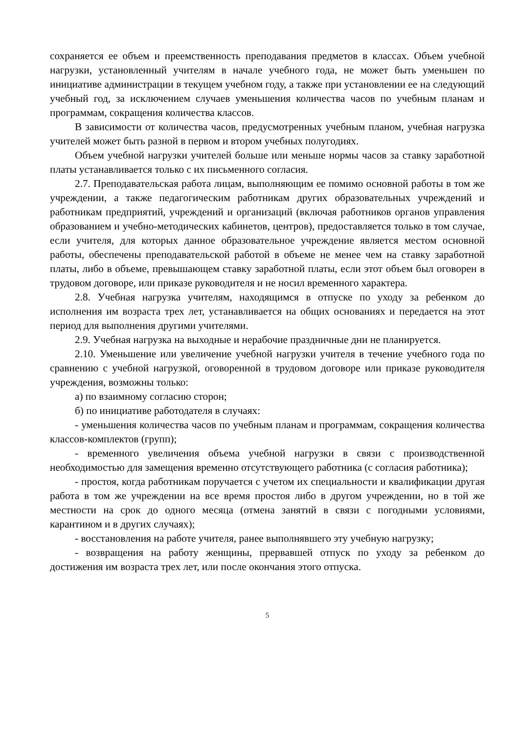сохраняется ее объем и преемственность преподавания предметов в классах. Объем учебной нагрузки, установленный учителям в начале учебного года, не может быть уменьшен по инициативе администрации в текущем учебном году, а также при установлении ее на следующий учебный год, за исключением случаев уменьшения количества часов по учебным планам и программам, сокращения количества классов.
В зависимости от количества часов, предусмотренных учебным планом, учебная нагрузка учителей может быть разной в первом и втором учебных полугодиях.
Объем учебной нагрузки учителей больше или меньше нормы часов за ставку заработной платы устанавливается только с их письменного согласия.
2.7. Преподавательская работа лицам, выполняющим ее помимо основной работы в том же учреждении, а также педагогическим работникам других образовательных учреждений и работникам предприятий, учреждений и организаций (включая работников органов управления образованием и учебно-методических кабинетов, центров), предоставляется только в том случае, если учителя, для которых данное образовательное учреждение является местом основной работы, обеспечены преподавательской работой в объеме не менее чем на ставку заработной платы, либо в объеме, превышающем ставку заработной платы, если этот объем был оговорен в трудовом договоре, или приказе руководителя и не носил временного характера.
2.8. Учебная нагрузка учителям, находящимся в отпуске по уходу за ребенком до исполнения им возраста трех лет, устанавливается на общих основаниях и передается на этот период для выполнения другими учителями.
2.9. Учебная нагрузка на выходные и нерабочие праздничные дни не планируется.
2.10. Уменьшение или увеличение учебной нагрузки учителя в течение учебного года по сравнению с учебной нагрузкой, оговоренной в трудовом договоре или приказе руководителя учреждения, возможны только:
а) по взаимному согласию сторон;
б) по инициативе работодателя в случаях:
- уменьшения количества часов по учебным планам и программам, сокращения количества классов-комплектов (групп);
- временного увеличения объема учебной нагрузки в связи с производственной необходимостью для замещения временно отсутствующего работника (с согласия работника);
- простоя, когда работникам поручается с учетом их специальности и квалификации другая работа в том же учреждении на все время простоя либо в другом учреждении, но в той же местности на срок до одного месяца (отмена занятий в связи с погодными условиями, карантином и в других случаях);
- восстановления на работе учителя, ранее выполнявшего эту учебную нагрузку;
- возвращения на работу женщины, прервавшей отпуск по уходу за ребенком до достижения им возраста трех лет, или после окончания этого отпуска.
5